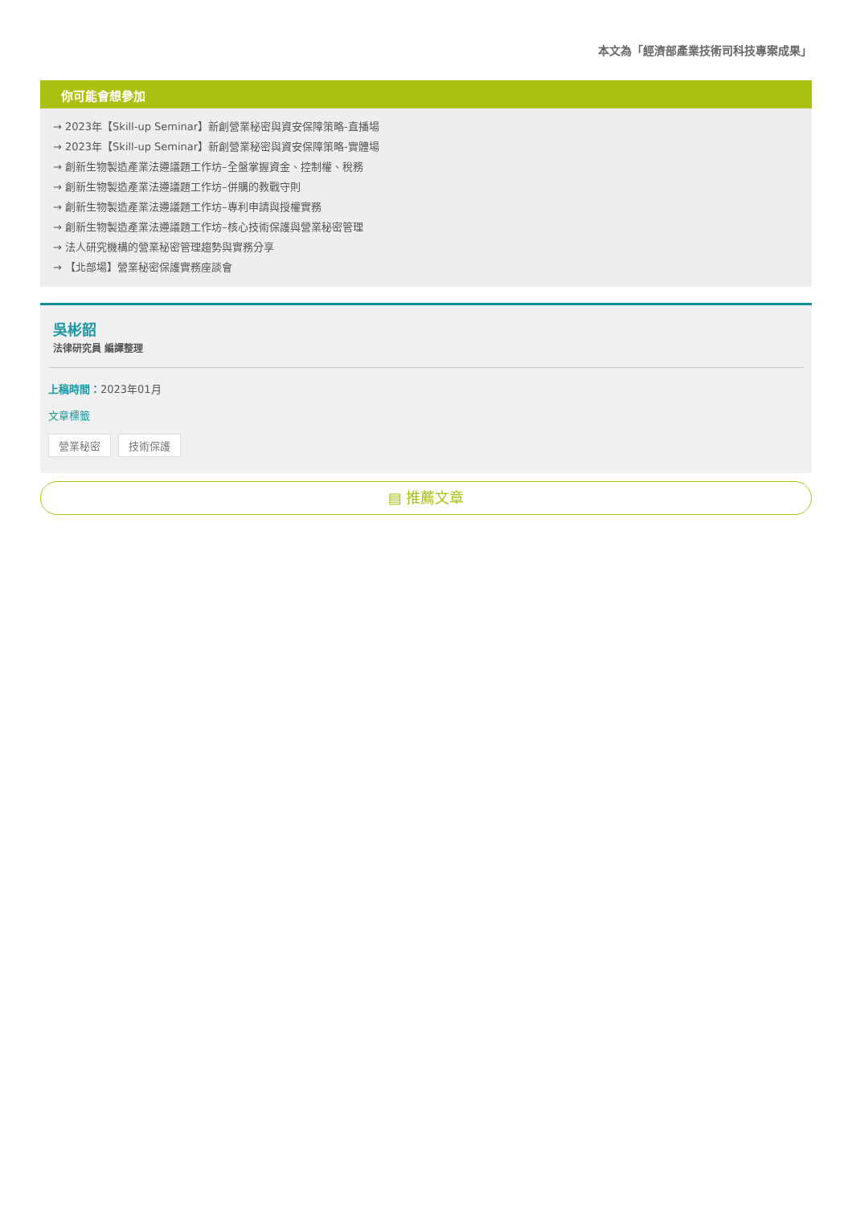本文為「經濟部產業技術司科技專案成果」
你可能會想參加
→ 2023年【Skill-up Seminar】新創營業秘密與資安保障策略-直播場
→ 2023年【Skill-up Seminar】新創營業秘密與資安保障策略-實體場
→ 創新生物製造產業法遵議題工作坊–全盤掌握資金、控制權、稅務
→ 創新生物製造產業法遵議題工作坊–併購的教戰守則
→ 創新生物製造產業法遵議題工作坊–專利申請與授權實務
→ 創新生物製造產業法遵議題工作坊–核心技術保護與營業秘密管理
→ 法人研究機構的營業秘密管理趨勢與實務分享
→ 【北部場】營業秘密保護實務座談會
吳彬韶
法律研究員 編譯整理
上稿時間：2023年01月
文章標籤
營業秘密 技術保護
▤ 推薦文章